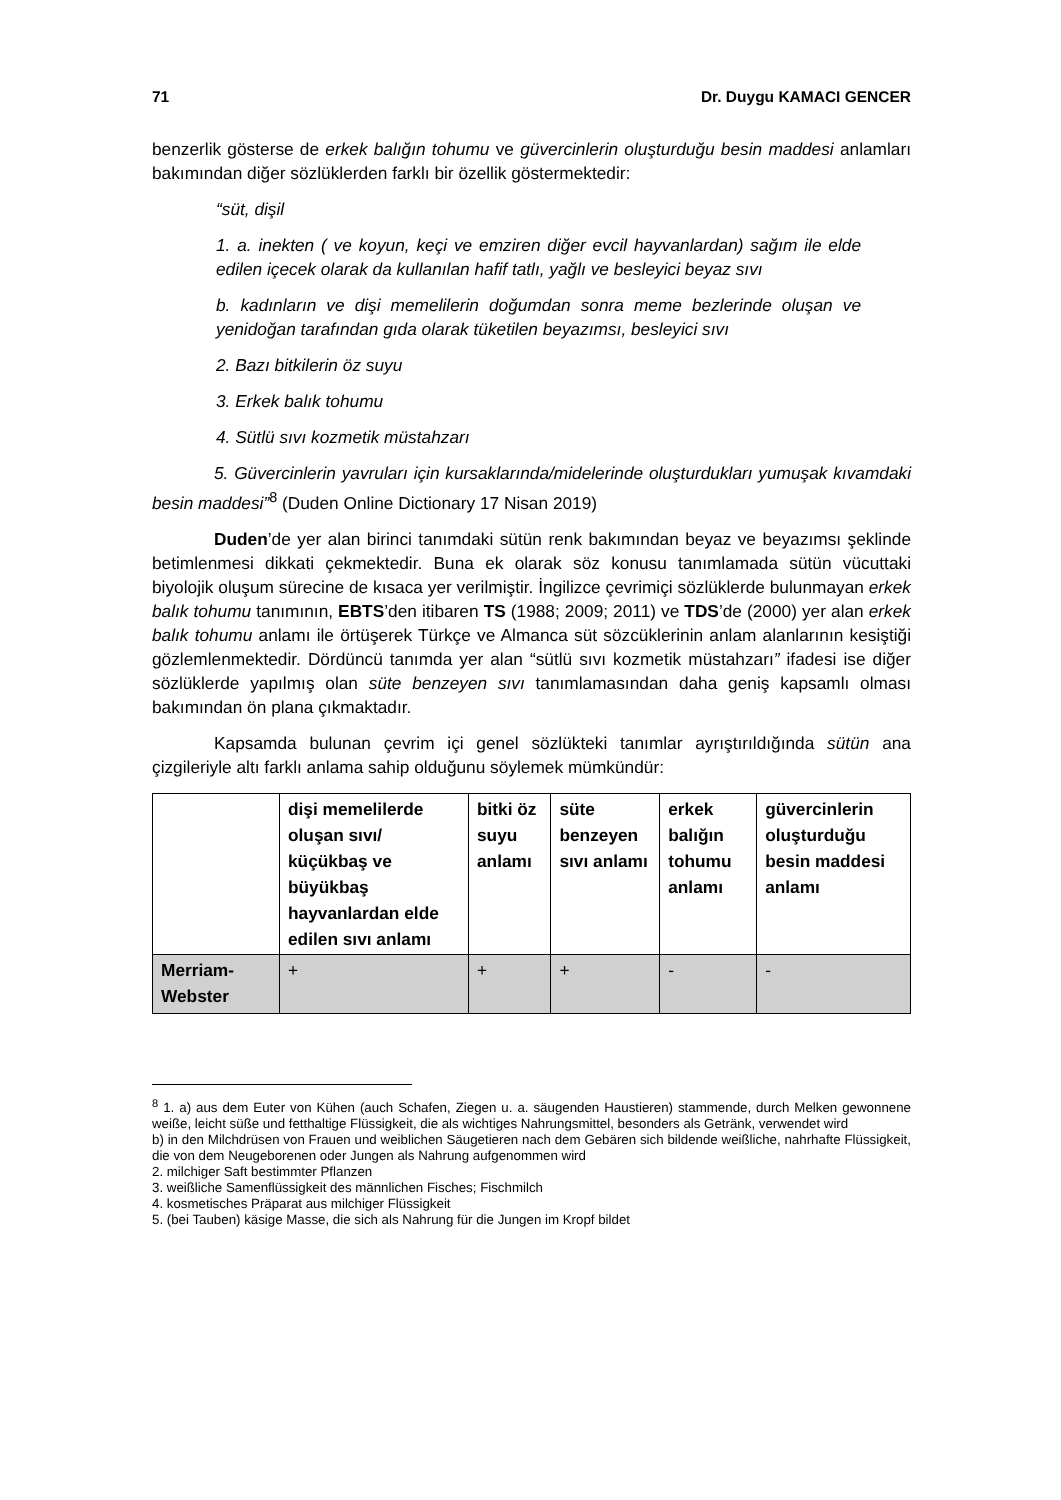71 Dr. Duygu KAMACI GENCER
benzerlik gösterse de erkek balığın tohumu ve güvercinlerin oluşturduğu besin maddesi anlamları bakımından diğer sözlüklerden farklı bir özellik göstermektedir:
“süt, dişil
1. a. inekten ( ve koyun, keçi ve emziren diğer evcil hayvanlardan) sağım ile elde edilen içecek olarak da kullanılan hafif tatlı, yağlı ve besleyici beyaz sıvı
b. kadınların ve dişi memelilerin doğumdan sonra meme bezlerinde oluşan ve yenidoğan tarafından gıda olarak tüketilen beyazımsı, besleyici sıvı
2. Bazı bitkilerin öz suyu
3. Erkek balık tohumu
4. Sütlü sıvı kozmetik müstahzarı
5. Güvercinlerin yavruları için kursaklarında/midelerinde oluşturdukları yumuşak kıvamdaki besin maddesi”<sup>8</sup> (Duden Online Dictionary 17 Nisan 2019)
Duden’de yer alan birinci tanımdaki sütün renk bakımından beyaz ve beyazımsı şeklinde betimlenmesi dikkati çekmektedir. Buna ek olarak söz konusu tanımlamada sütün vücuttaki biyolojik oluşum sürecine de kısaca yer verilmiştir. İngilizce çevrimiçi sözlüklerde bulunmayan erkek balık tohumu tanımının, EBTS’den itibaren TS (1988; 2009; 2011) ve TDS’de (2000) yer alan erkek balık tohumu anlamı ile örtüşerek Türkçe ve Almanca süt sözcüklerinin anlam alanlarının kesiştiği gözlemlenmektedir. Dördüncü tanımda yer alan “sütlü sıvı kozmetik müstahzarı” ifadesi ise diğer sözlüklerde yapılmış olan süte benzeyen sıvı tanımlamasından daha geniş kapsamlı olması bakımından ön plana çıkmaktadır.
Kapsamda bulunan çevrim içi genel sözlükteki tanımlar ayrıştırıldığında sütün ana çizgileriyle altı farklı anlama sahip olduğunu söylemek mümkündür:
| | dişi memelilerde oluşan sıvı/ küçükbaş ve büyükbaş hayvanlardan elde edilen sıvı anlamı | bitki öz suyu anlamı | süte benzeyen sıvı anlamı | erkek balığın tohumu anlamı | güvercinlerin oluşturduğu besin maddesi anlamı |
| --- | --- | --- | --- | --- | --- |
| Merriam-Webster | + | + | + | - | - |
<sup>8</sup> 1. a) aus dem Euter von Kühen (auch Schafen, Ziegen u. a. säugenden Haustieren) stammende, durch Melken gewonnene weiße, leicht süße und fetthaltige Flüssigkeit, die als wichtiges Nahrungsmittel, besonders als Getränk, verwendet wird
b) in den Milchdrüsen von Frauen und weiblichen Säugetieren nach dem Gebären sich bildende weißliche, nahrhafte Flüssigkeit, die von dem Neugeborenen oder Jungen als Nahrung aufgenommen wird
2. milchiger Saft bestimmter Pflanzen
3. weißliche Samenflüssigkeit des männlichen Fisches; Fischmilch
4. kosmetisches Präparat aus milchiger Flüssigkeit
5. (bei Tauben) käsige Masse, die sich als Nahrung für die Jungen im Kropf bildet